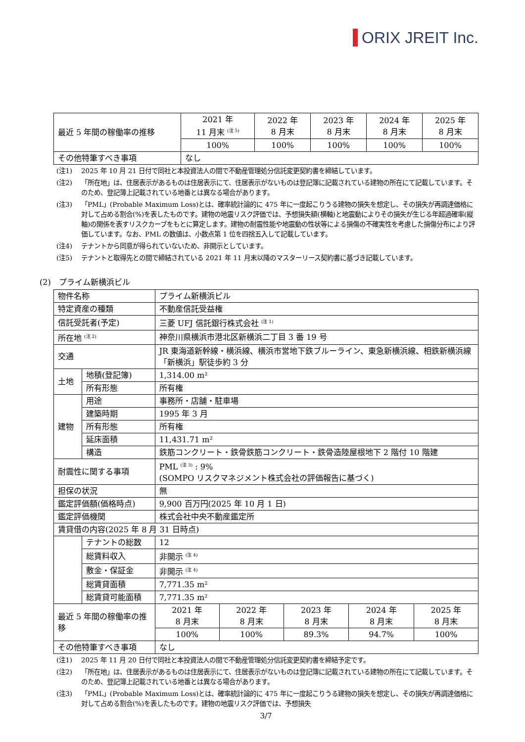ORIX JREIT Inc.
| 最近 5 年間の稼働率の推移 | 2021 年 11 月末 <sup>(注 5)</sup> | 2022 年 8 月末 | 2023 年 8 月末 | 2024 年 8 月末 | 2025 年 8 月末 |
| | 100% | 100% | 100% | 100% | 100% |
| その他特筆すべき事項 | なし | | | | |
(注1) 2025 年 10 月 21 日付で同社と本投資法人の間で不動産管理処分信託変更契約書を締結しています。
(注2) 「所在地」は、住居表示があるものは住居表示にて、住居表示がないものは登記簿に記載されている建物の所在にて記載しています。そのため、登記簿上記載されている地番とは異なる場合があります。
(注3) 「PML」(Probable Maximum Loss)とは、確率統計論的に 475 年に一度起こりうる建物の損失を想定し、その損失が再調達価格に対して占める割合(%)を表したものです。建物の地震リスク評価では、予想損失額(横軸)と地震動によりその損失が生じる年超過確率(縦軸)の関係を表すリスクカーブをもとに算定します。建物の耐震性能や地震動の性状等による損傷の不確実性を考慮した損傷分布により評価しています。なお、PML の数値は、小数点第 1 位を四捨五入して記載しています。
(注4) テナントから同意が得られていないため、非開示としています。
(注5) テナントと取得先との間で締結されている 2021 年 11 月末以降のマスターリース契約書に基づき記載しています。
(2)　プライム新横浜ビル
| 物件名称 | | プライム新横浜ビル | | | | |
| 特定資産の種類 | | 不動産信託受益権 | | | | |
| 信託受託者(予定) | | 三菱 UFJ 信託銀行株式会社 <sup>(注 1)</sup> | | | | |
| 所在地 <sup>(注 2)</sup> | | 神奈川県横浜市港北区新横浜二丁目 3 番 19 号 | | | | |
| 交通 | | JR 東海道新幹線・横浜線、横浜市営地下鉄ブルーライン、東急新横浜線、相鉄新横浜線「新横浜」駅徒歩約 3 分 | | | | |
| 土地 | 地積(登記簿) | 1,314.00 m² | | | | |
| | 所有形態 | 所有権 | | | | |
| 建物 | 用途 | 事務所・店舗・駐車場 | | | | |
| | 建築時期 | 1995 年 3 月 | | | | |
| | 所有形態 | 所有権 | | | | |
| | 延床面積 | 11,431.71 m² | | | | |
| | 構造 | 鉄筋コンクリート・鉄骨鉄筋コンクリート・鉄骨造陸屋根地下 2 階付 10 階建 | | | | |
| 耐震性に関する事項 | | PML <sup>(注 3)</sup> : 9% (SOMPO リスクマネジメント株式会社の評価報告に基づく) | | | | |
| 担保の状況 | | 無 | | | | |
| 鑑定評価額(価格時点) | | 9,900 百万円(2025 年 10 月 1 日) | | | | |
| 鑑定評価機関 | | 株式会社中央不動産鑑定所 | | | | |
| 賃貸借の内容(2025 年 8 月 31 日時点) | | | | | | |
| | テナントの総数 | 12 | | | | |
| | 総賃料収入 | 非開示 <sup>(注 4)</sup> | | | | |
| | 敷金・保証金 | 非開示 <sup>(注 4)</sup> | | | | |
| | 総賃貸面積 | 7,771.35 m² | | | | |
| | 総賃貸可能面積 | 7,771.35 m² | | | | |
| 最近 5 年間の稼働率の推移 | | 2021 年 8 月末 | 2022 年 8 月末 | 2023 年 8 月末 | 2024 年 8 月末 | 2025 年 8 月末 |
| | | 100% | 100% | 89.3% | 94.7% | 100% |
| その他特筆すべき事項 | | なし | | | | |
(注1) 2025 年 11 月 20 日付で同社と本投資法人の間で不動産管理処分信託変更契約書を締結予定です。
(注2) 「所在地」は、住居表示があるものは住居表示にて、住居表示がないものは登記簿に記載されている建物の所在にて記載しています。そのため、登記簿上記載されている地番とは異なる場合があります。
(注3) 「PML」(Probable Maximum Loss)とは、確率統計論的に 475 年に一度起こりうる建物の損失を想定し、その損失が再調達価格に対して占める割合(%)を表したものです。建物の地震リスク評価では、予想損失
3/7